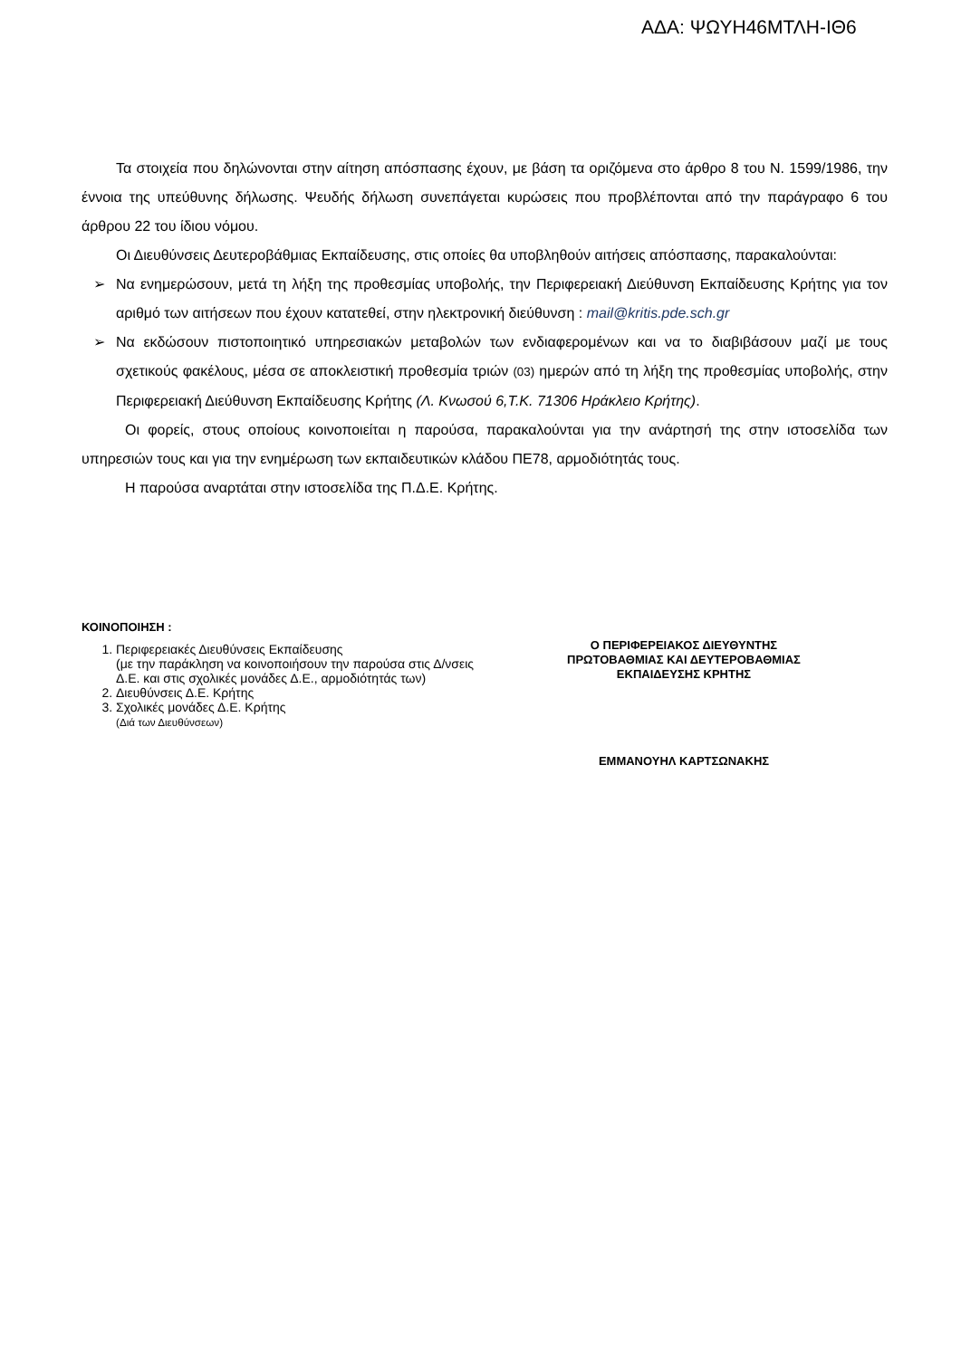ΑΔΑ: ΨΩΥΗ46ΜΤΛΗ-ΙΘ6
Τα στοιχεία που δηλώνονται στην αίτηση απόσπασης έχουν, με βάση τα οριζόμενα στο άρθρο 8 του Ν. 1599/1986, την έννοια της υπεύθυνης δήλωσης. Ψευδής δήλωση συνεπάγεται κυρώσεις που προβλέπονται από την παράγραφο 6 του άρθρου 22 του ίδιου νόμου.
Οι Διευθύνσεις Δευτεροβάθμιας Εκπαίδευσης, στις οποίες θα υποβληθούν αιτήσεις απόσπασης, παρακαλούνται:
➢ Να ενημερώσουν, μετά τη λήξη της προθεσμίας υποβολής, την Περιφερειακή Διεύθυνση Εκπαίδευσης Κρήτης για τον αριθμό των αιτήσεων που έχουν κατατεθεί, στην ηλεκτρονική διεύθυνση : mail@kritis.pde.sch.gr
➢ Να εκδώσουν πιστοποιητικό υπηρεσιακών μεταβολών των ενδιαφερομένων και να το διαβιβάσουν μαζί με τους σχετικούς φακέλους, μέσα σε αποκλειστική προθεσμία τριών (03) ημερών από τη λήξη της προθεσμίας υποβολής, στην Περιφερειακή Διεύθυνση Εκπαίδευσης Κρήτης (Λ. Κνωσού 6,Τ.Κ. 71306 Ηράκλειο Κρήτης).
Οι φορείς, στους οποίους κοινοποιείται η παρούσα, παρακαλούνται για την ανάρτησή της στην ιστοσελίδα των υπηρεσιών τους και για την ενημέρωση των εκπαιδευτικών κλάδου ΠΕ78, αρμοδιότητάς τους.
Η παρούσα αναρτάται στην ιστοσελίδα της Π.Δ.Ε. Κρήτης.
ΚΟΙΝΟΠΟΙΗΣΗ :
1. Περιφερειακές Διευθύνσεις Εκπαίδευσης
(με την παράκληση να κοινοποιήσουν την παρούσα στις Δ/νσεις Δ.Ε. και στις σχολικές μονάδες Δ.Ε., αρμοδιότητάς των)
2. Διευθύνσεις Δ.Ε. Κρήτης
3. Σχολικές μονάδες Δ.Ε. Κρήτης
(Διά των Διευθύνσεων)
Ο ΠΕΡΙΦΕΡΕΙΑΚΟΣ ΔΙΕΥΘΥΝΤΗΣ
ΠΡΩΤΟΒΑΘΜΙΑΣ ΚΑΙ ΔΕΥΤΕΡΟΒΑΘΜΙΑΣ
ΕΚΠΑΙΔΕΥΣΗΣ ΚΡΗΤΗΣ
ΕΜΜΑΝΟΥΗΛ ΚΑΡΤΣΩΝΑΚΗΣ